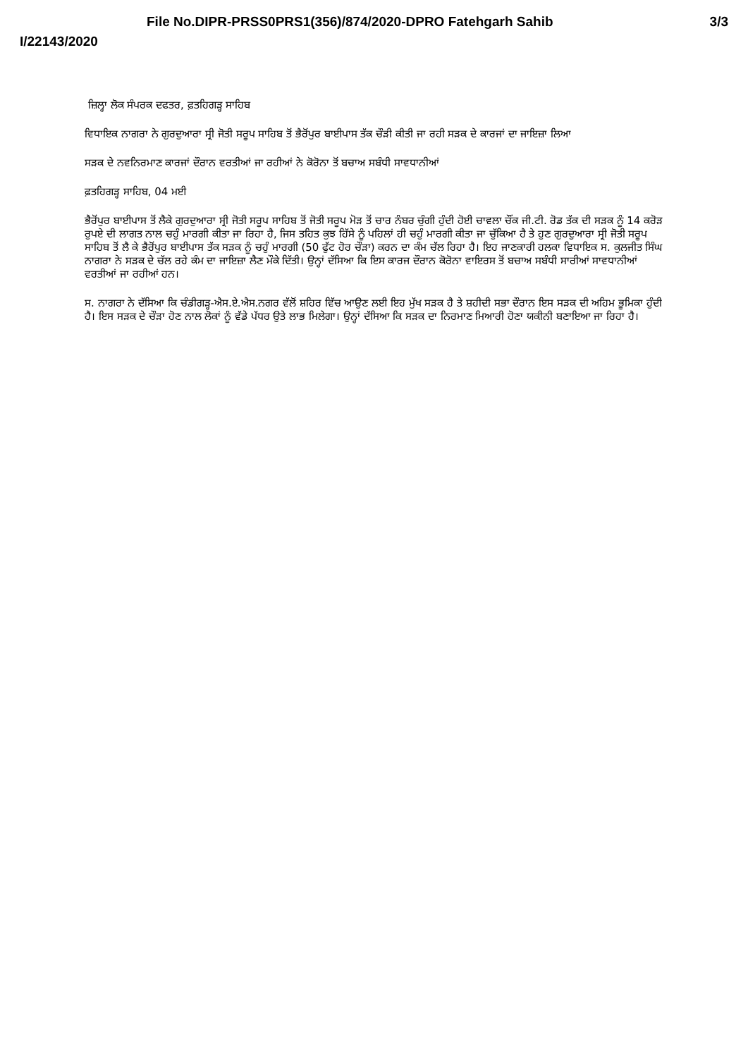File No.DIPR-PRSS0PRS1(356)/874/2020-DPRO Fatehgarh Sahib 3/3
I/22143/2020
ਜ਼ਿਲ੍ਹਾ ਲੋਕ ਸੰਪਰਕ ਦਫਤਰ, ਫ਼ਤਹਿਗੜ੍ਹ ਸਾਹਿਬ
ਵਿਧਾਇਕ ਨਾਗਰਾ ਨੇ ਗੁਰਦੁਆਰਾ ਸ੍ਰੀ ਜੋਤੀ ਸਰੂਪ ਸਾਹਿਬ ਤੋਂ ਭੈਰੋਂਪੁਰ ਬਾਈਪਾਸ ਤੱਕ ਚੌੜੀ ਕੀਤੀ ਜਾ ਰਹੀ ਸੜਕ ਦੇ ਕਾਰਜਾਂ ਦਾ ਜਾਇਜ਼ਾ ਲਿਆ
ਸੜਕ ਦੇ ਨਵਨਿਰਮਾਣ ਕਾਰਜਾਂ ਦੌਰਾਨ ਵਰਤੀਆਂ ਜਾ ਰਹੀਆਂ ਨੇ ਕੋਰੋਨਾ ਤੋਂ ਬਚਾਅ ਸਬੰਧੀ ਸਾਵਧਾਨੀਆਂ
ਫ਼ਤਹਿਗੜ੍ਹ ਸਾਹਿਬ, 04 ਮਈ
ਭੈਰੋਂਪੁਰ ਬਾਈਪਾਸ ਤੋਂ ਲੈਕੇ ਗੁਰਦੁਆਰਾ ਸ੍ਰੀ ਜੋਤੀ ਸਰੂਪ ਸਾਹਿਬ ਤੋਂ ਜੋਤੀ ਸਰੂਪ ਮੋੜ ਤੋਂ ਚਾਰ ਨੰਬਰ ਚੁੰਗੀ ਹੁੰਦੀ ਹੋਈ ਚਾਵਲਾ ਚੌਂਕ ਜੀ.ਟੀ. ਰੋਡ ਤੱਕ ਦੀ ਸੜਕ ਨੂੰ 14 ਕਰੋੜ ਰੁਪਏ ਦੀ ਲਾਗਤ ਨਾਲ ਚਹੁੰ ਮਾਰਗੀ ਕੀਤਾ ਜਾ ਰਿਹਾ ਹੈ, ਜਿਸ ਤਹਿਤ ਕੁਝ ਹਿੱਸੇ ਨੂੰ ਪਹਿਲਾਂ ਹੀ ਚਹੁੰ ਮਾਰਗੀ ਕੀਤਾ ਜਾ ਚੁੱਕਿਆ ਹੈ ਤੇ ਹੁਣ ਗੁਰਦੁਆਰਾ ਸ੍ਰੀ ਜੋਤੀ ਸਰੂਪ ਸਾਹਿਬ ਤੋਂ ਲੈ ਕੇ ਭੈਰੋਂਪੁਰ ਬਾਈਪਾਸ ਤੱਕ ਸੜਕ ਨੂੰ ਚਹੁੰ ਮਾਰਗੀ (50 ਫੁੱਟ ਹੋਰ ਚੌੜਾ) ਕਰਨ ਦਾ ਕੰਮ ਚੱਲ ਰਿਹਾ ਹੈ। ਇਹ ਜਾਣਕਾਰੀ ਹਲਕਾ ਵਿਧਾਇਕ ਸ. ਕੁਲਜੀਤ ਸਿੰਘ ਨਾਗਰਾ ਨੇ ਸੜਕ ਦੇ ਚੱਲ ਰਹੇ ਕੰਮ ਦਾ ਜਾਇਜ਼ਾ ਲੈਣ ਮੌਕੇ ਦਿੱਤੀ। ਉਨ੍ਹਾਂ ਦੱਸਿਆ ਕਿ ਇਸ ਕਾਰਜ ਦੌਰਾਨ ਕੋਰੋਨਾ ਵਾਇਰਸ ਤੋਂ ਬਚਾਅ ਸਬੰਧੀ ਸਾਰੀਆਂ ਸਾਵਧਾਨੀਆਂ ਵਰਤੀਆਂ ਜਾ ਰਹੀਆਂ ਹਨ।
ਸ. ਨਾਗਰਾ ਨੇ ਦੱਸਿਆ ਕਿ ਚੰਡੀਗੜ੍ਹ-ਐਸ.ਏ.ਐਸ.ਨਗਰ ਵੱਲੋਂ ਸ਼ਹਿਰ ਵਿੱਚ ਆਉਣ ਲਈ ਇਹ ਮੁੱਖ ਸੜਕ ਹੈ ਤੇ ਸ਼ਹੀਦੀ ਸਭਾ ਦੌਰਾਨ ਇਸ ਸੜਕ ਦੀ ਅਹਿਮ ਭੂਮਿਕਾ ਹੁੰਦੀ ਹੈ। ਇਸ ਸੜਕ ਦੇ ਚੌੜਾ ਹੋਣ ਨਾਲ ਲੋਕਾਂ ਨੂੰ ਵੱਡੇ ਪੱਧਰ ਉਤੇ ਲਾਭ ਮਿਲੇਗਾ। ਉਨ੍ਹਾਂ ਦੱਸਿਆ ਕਿ ਸੜਕ ਦਾ ਨਿਰਮਾਣ ਮਿਆਰੀ ਹੋਣਾ ਯਕੀਨੀ ਬਣਾਇਆ ਜਾ ਰਿਹਾ ਹੈ।